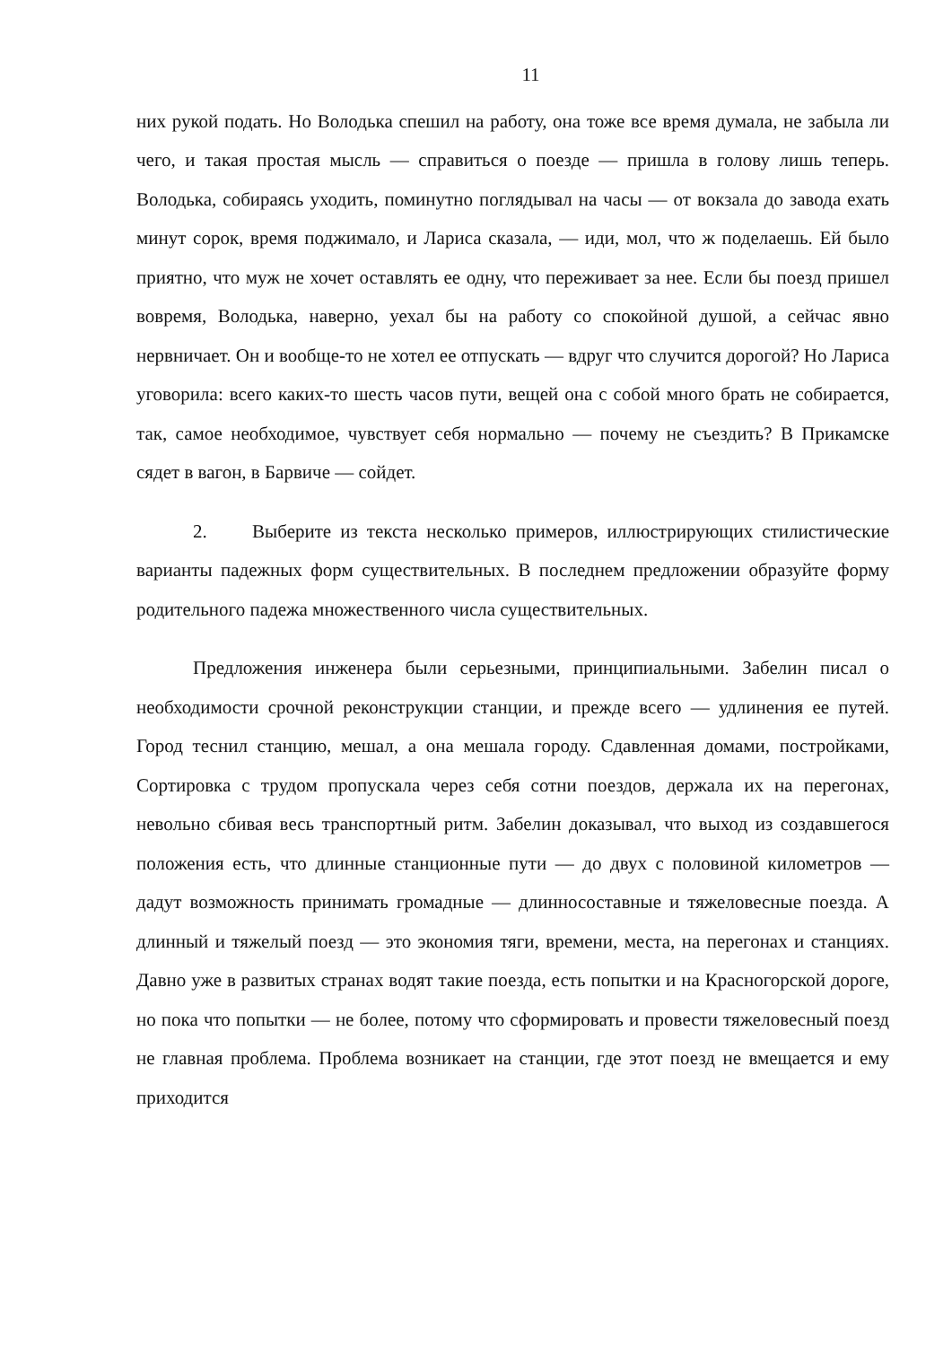11
них рукой подать. Но Володька спешил на работу, она тоже все время думала, не забыла ли чего, и такая простая мысль — справиться о поезде — пришла в голову лишь теперь. Володька, собираясь уходить, поминутно поглядывал на часы — от вокзала до завода ехать минут сорок, время поджимало, и Лариса сказала, — иди, мол, что ж поделаешь. Ей было приятно, что муж не хочет оставлять ее одну, что переживает за нее. Если бы поезд пришел вовремя, Володька, наверно, уехал бы на работу со спокойной душой, а сейчас явно нервничает. Он и вообще-то не хотел ее отпускать — вдруг что случится дорогой? Но Лариса уговорила: всего каких-то шесть часов пути, вещей она с собой много брать не собирается, так, самое необходимое, чувствует себя нормально — почему не съездить? В Прикамске сядет в вагон, в Барвиче — сойдет.
2. Выберите из текста несколько примеров, иллюстрирующих стилистические варианты падежных форм существительных. В последнем предложении образуйте форму родительного падежа множественного числа существительных.
Предложения инженера были серьезными, принципиальными. Забелин писал о необходимости срочной реконструкции станции, и прежде всего — удлинения ее путей. Город теснил станцию, мешал, а она мешала городу. Сдавленная домами, постройками, Сортировка с трудом пропускала через себя сотни поездов, держала их на перегонах, невольно сбивая весь транспортный ритм. Забелин доказывал, что выход из создавшегося положения есть, что длинные станционные пути — до двух с половиной километров — дадут возможность принимать громадные — длинносоставные и тяжеловесные поезда. А длинный и тяжелый поезд — это экономия тяги, времени, места, на перегонах и станциях. Давно уже в развитых странах водят такие поезда, есть попытки и на Красногорской дороге, но пока что попытки — не более, потому что сформировать и провести тяжеловесный поезд не главная проблема. Проблема возникает на станции, где этот поезд не вмещается и ему приходится